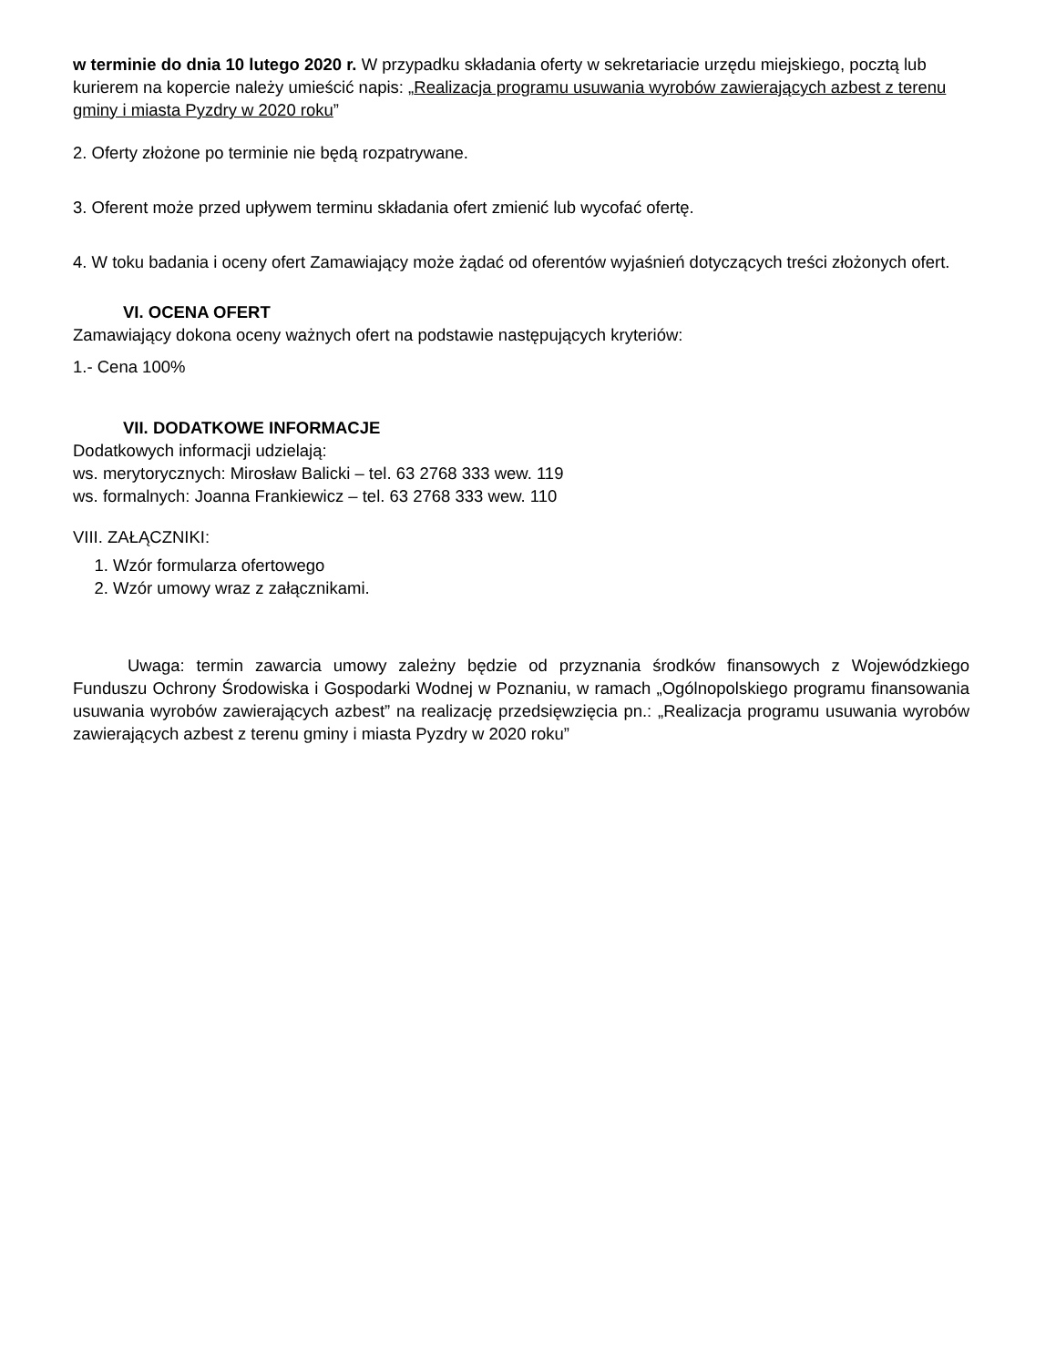w terminie do dnia 10 lutego 2020 r. W przypadku składania oferty w sekretariacie urzędu miejskiego, pocztą lub kurierem na kopercie należy umieścić napis: „Realizacja programu usuwania wyrobów zawierających azbest z terenu gminy i miasta Pyzdry w 2020 roku”
2. Oferty złożone po terminie nie będą rozpatrywane.
3. Oferent może przed upływem terminu składania ofert zmienić lub wycofać ofertę.
4. W toku badania i oceny ofert Zamawiający może żądać od oferentów wyjaśnień dotyczących treści złożonych ofert.
VI. OCENA OFERT
Zamawiający dokona oceny ważnych ofert na podstawie następujących kryteriów:
1.- Cena 100%
VII. DODATKOWE INFORMACJE
Dodatkowych informacji udzielają:
ws. merytorycznych: Mirosław Balicki – tel. 63 2768 333 wew. 119
ws. formalnych: Joanna Frankiewicz – tel. 63 2768 333 wew. 110
VIII. ZAŁĄCZNIKI:
1. Wzór formularza ofertowego
2. Wzór umowy wraz z załącznikami.
Uwaga: termin zawarcia umowy zależny będzie od przyznania środków finansowych z Wojewódzkiego Funduszu Ochrony Środowiska i Gospodarki Wodnej w Poznaniu, w ramach „Ogólnopolskiego programu finansowania usuwania wyrobów zawierających azbest” na realizację przedsięwzięcia pn.: „Realizacja programu usuwania wyrobów zawierających azbest z terenu gminy i miasta Pyzdry w 2020 roku”